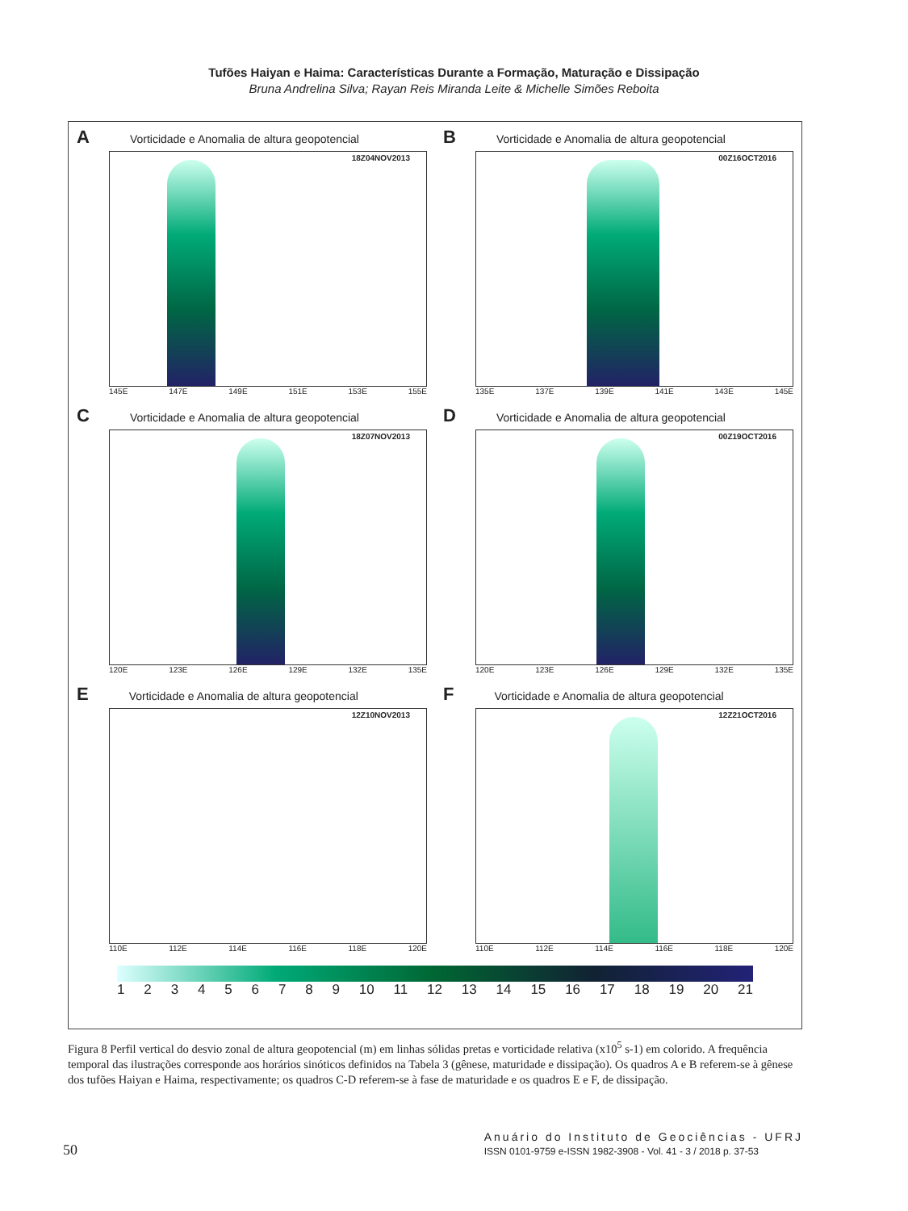Tufões Haiyan e Haima: Características Durante a Formação, Maturação e Dissipação
Bruna Andrelina Silva; Rayan Reis Miranda Leite & Michelle Simões Reboita
A Vorticidade e Anomalia de altura geopotencial
18Z04NOV2013
145E 147E 149E 151E 153E 155E
B Vorticidade e Anomalia de altura geopotencial
00Z16OCT2016
135E 137E 139E 141E 143E 145E
C Vorticidade e Anomalia de altura geopotencial
18Z07NOV2013
120E 123E 126E 129E 132E 135E
D Vorticidade e Anomalia de altura geopotencial
00Z19OCT2016
120E 123E 126E 129E 132E 135E
E Vorticidade e Anomalia de altura geopotencial
12Z10NOV2013
110E 112E 114E 116E 118E 120E
F Vorticidade e Anomalia de altura geopotencial
12Z21OCT2016
110E 112E 114E 116E 118E 120E
123456789 10 11 12 13 14 15 16 17 18 19 20 21
Figura 8 Perfil vertical do desvio zonal de altura geopotencial (m) em linhas sólidas pretas e vorticidade relativa (x10<sup>5</sup> s-1) em colorido. A frequência temporal das ilustrações corresponde aos horários sinóticos definidos na Tabela 3 (gênese, maturidade e dissipação). Os quadros A e B referem-se à gênese dos tufões Haiyan e Haima, respectivamente; os quadros C-D referem-se à fase de maturidade e os quadros E e F, de dissipação.
50
Anuário do Instituto de Geociências - UFRJ
ISSN 0101-9759 e-ISSN 1982-3908 - Vol. 41 - 3 / 2018 p. 37-53